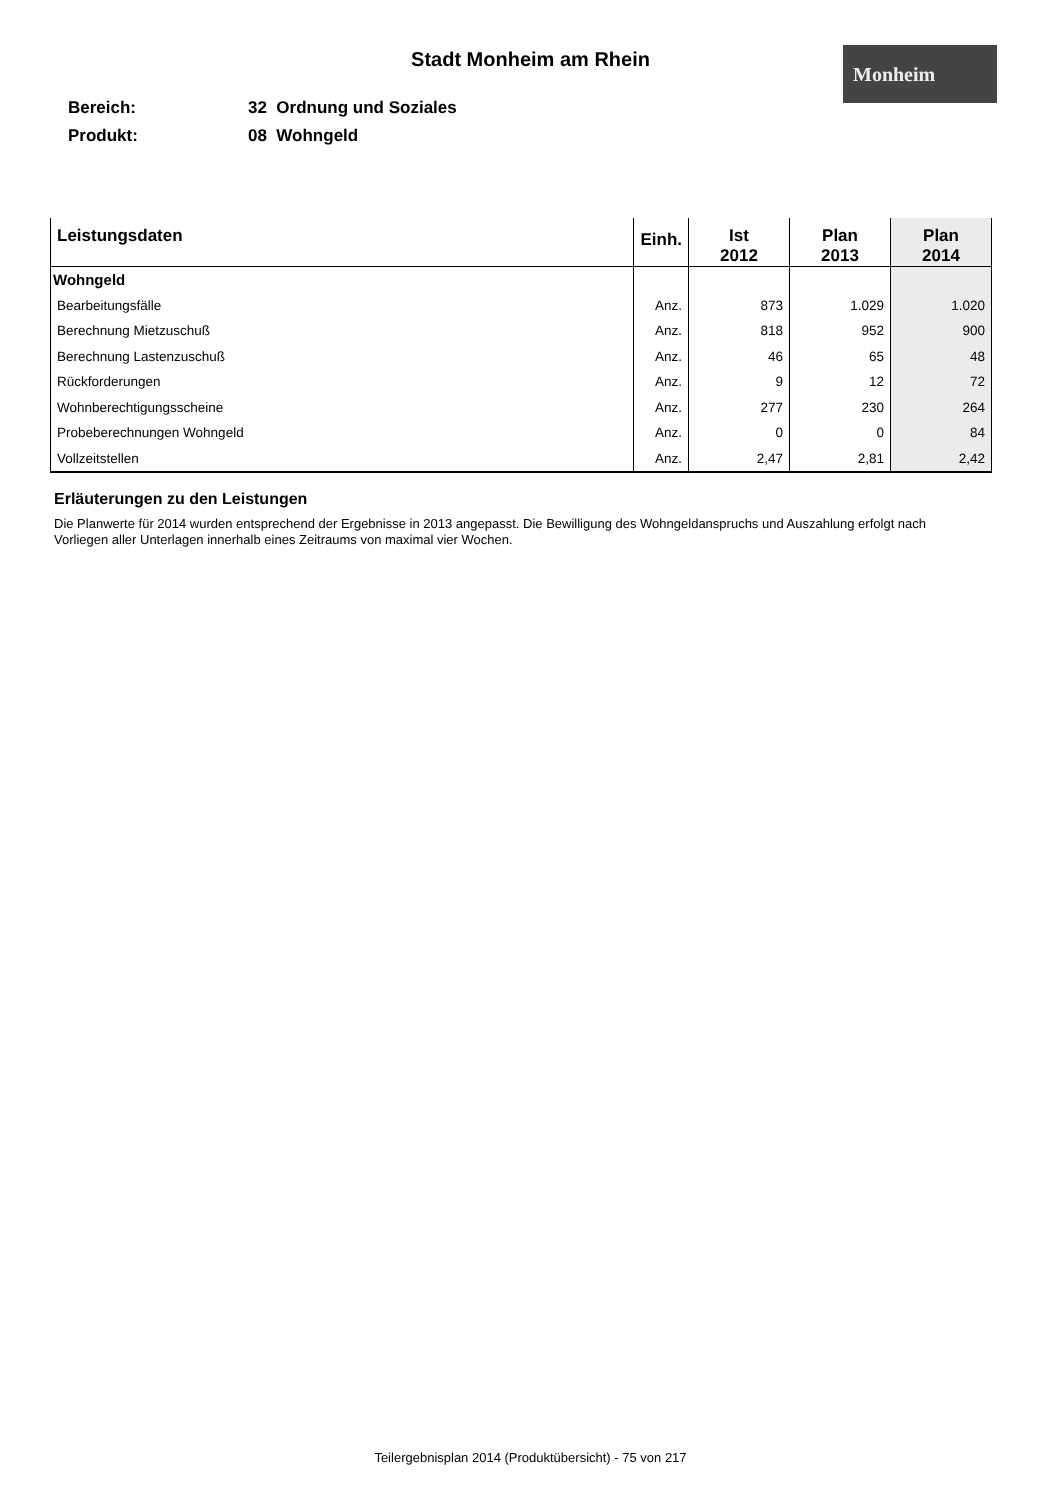Stadt Monheim am Rhein Monheim
Bereich: 32 Ordnung und Soziales
Produkt: 08 Wohngeld
| Leistungsdaten | Einh. | Ist 2012 | Plan 2013 | Plan 2014 |
| --- | --- | --- | --- | --- |
| Wohngeld | | | | |
| Bearbeitungsfälle | Anz. | 873 | 1.029 | 1.020 |
| Berechnung Mietzuschuß | Anz. | 818 | 952 | 900 |
| Berechnung Lastenzuschuß | Anz. | 46 | 65 | 48 |
| Rückforderungen | Anz. | 9 | 12 | 72 |
| Wohnberechtigungsscheine | Anz. | 277 | 230 | 264 |
| Probeberechnungen Wohngeld | Anz. | 0 | 0 | 84 |
| Vollzeitstellen | Anz. | 2,47 | 2,81 | 2,42 |
Erläuterungen zu den Leistungen
Die Planwerte für 2014 wurden entsprechend der Ergebnisse in 2013 angepasst. Die Bewilligung des Wohngeldanspruchs und Auszahlung erfolgt nach Vorliegen aller Unterlagen innerhalb eines Zeitraums von maximal vier Wochen.
Teilergebnisplan 2014 (Produktübersicht) - 75 von 217